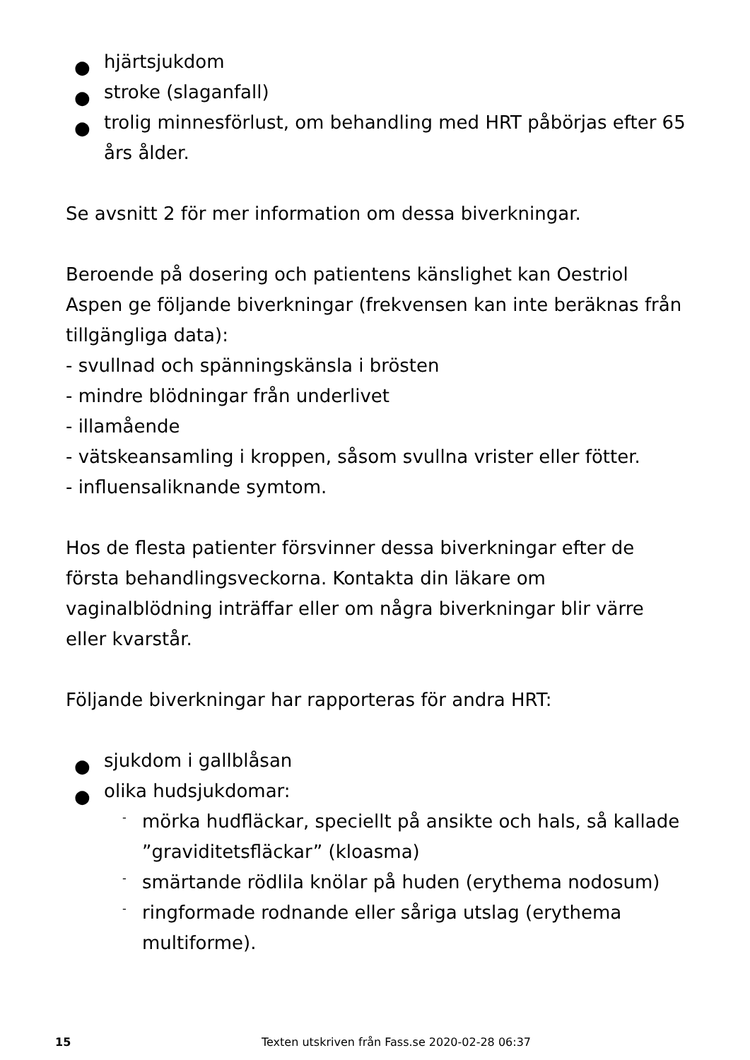● hjärtsjukdom
● stroke (slaganfall)
● trolig minnesförlust, om behandling med HRT påbörjas efter 65 års ålder.
Se avsnitt 2 för mer information om dessa biverkningar.
Beroende på dosering och patientens känslighet kan Oestriol Aspen ge följande biverkningar (frekvensen kan inte beräknas från tillgängliga data):
- svullnad och spänningskänsla i brösten
- mindre blödningar från underlivet
- illamående
- vätskeansamling i kroppen, såsom svullna vrister eller fötter.
- influensaliknande symtom.
Hos de flesta patienter försvinner dessa biverkningar efter de första behandlingsveckorna. Kontakta din läkare om vaginalblödning inträffar eller om några biverkningar blir värre eller kvarstår.
Följande biverkningar har rapporteras för andra HRT:
● sjukdom i gallblåsan
● olika hudsjukdomar:
- mörka hudfläckar, speciellt på ansikte och hals, så kallade ”graviditetsfläckar” (kloasma)
- smärtande rödlila knölar på huden (erythema nodosum)
- ringformade rodnande eller såriga utslag (erythema multiforme).
15 Texten utskriven från Fass.se 2020-02-28 06:37